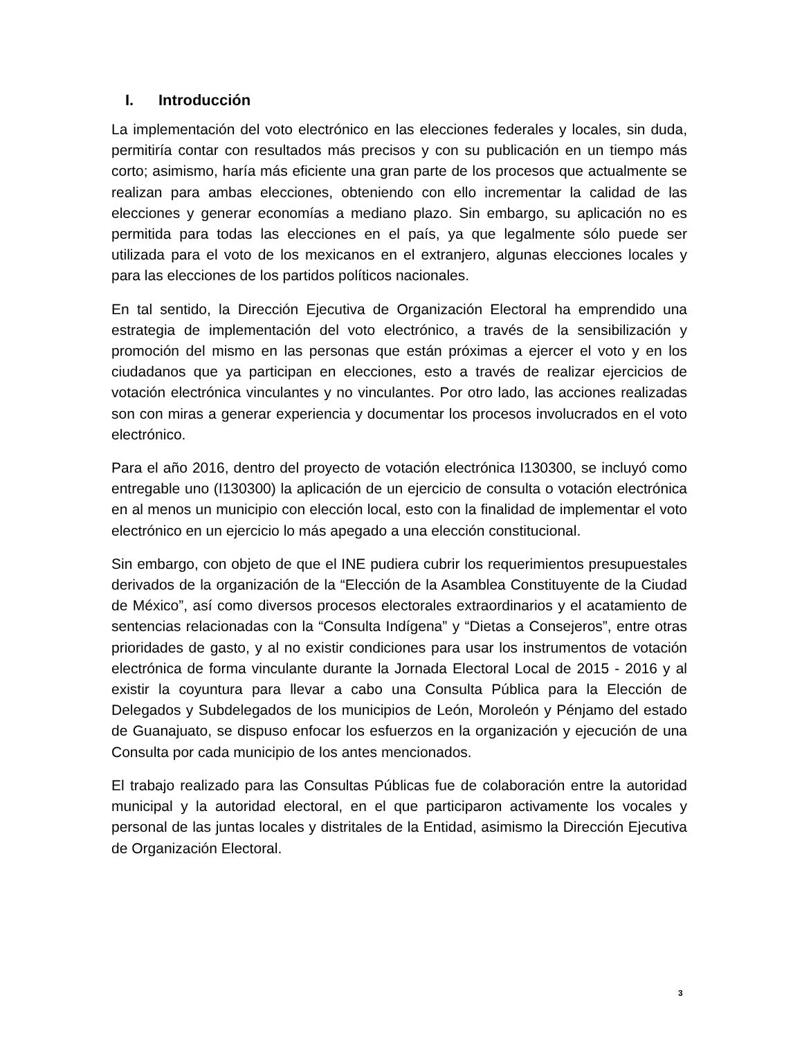I. Introducción
La implementación del voto electrónico en las elecciones federales y locales, sin duda, permitiría contar con resultados más precisos y con su publicación en un tiempo más corto; asimismo, haría más eficiente una gran parte de los procesos que actualmente se realizan para ambas elecciones, obteniendo con ello incrementar la calidad de las elecciones y generar economías a mediano plazo. Sin embargo, su aplicación no es permitida para todas las elecciones en el país, ya que legalmente sólo puede ser utilizada para el voto de los mexicanos en el extranjero, algunas elecciones locales y para las elecciones de los partidos políticos nacionales.
En tal sentido, la Dirección Ejecutiva de Organización Electoral ha emprendido una estrategia de implementación del voto electrónico, a través de la sensibilización y promoción del mismo en las personas que están próximas a ejercer el voto y en los ciudadanos que ya participan en elecciones, esto a través de realizar ejercicios de votación electrónica vinculantes y no vinculantes. Por otro lado, las acciones realizadas son con miras a generar experiencia y documentar los procesos involucrados en el voto electrónico.
Para el año 2016, dentro del proyecto de votación electrónica I130300, se incluyó como entregable uno (I130300) la aplicación de un ejercicio de consulta o votación electrónica en al menos un municipio con elección local, esto con la finalidad de implementar el voto electrónico en un ejercicio lo más apegado a una elección constitucional.
Sin embargo, con objeto de que el INE pudiera cubrir los requerimientos presupuestales derivados de la organización de la “Elección de la Asamblea Constituyente de la Ciudad de México”, así como diversos procesos electorales extraordinarios y el acatamiento de sentencias relacionadas con la “Consulta Indígena” y “Dietas a Consejeros”, entre otras prioridades de gasto, y al no existir condiciones para usar los instrumentos de votación electrónica de forma vinculante durante la Jornada Electoral Local de 2015 - 2016 y al existir la coyuntura para llevar a cabo una Consulta Pública para la Elección de Delegados y Subdelegados de los municipios de León, Moroleón y Pénjamo del estado de Guanajuato, se dispuso enfocar los esfuerzos en la organización y ejecución de una Consulta por cada municipio de los antes mencionados.
El trabajo realizado para las Consultas Públicas fue de colaboración entre la autoridad municipal y la autoridad electoral, en el que participaron activamente los vocales y personal de las juntas locales y distritales de la Entidad, asimismo la Dirección Ejecutiva de Organización Electoral.
3